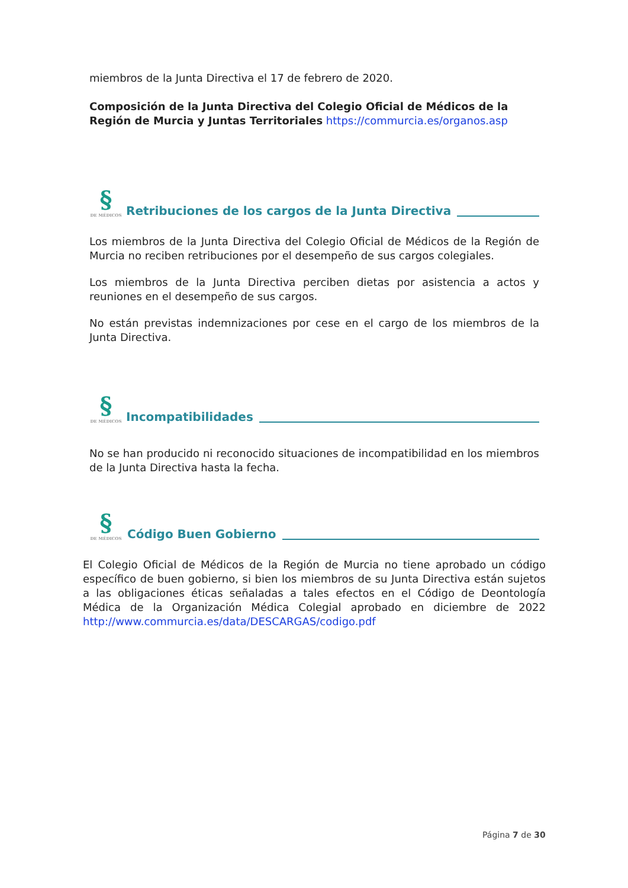miembros de la Junta Directiva el 17 de febrero de 2020.
Composición de la Junta Directiva del Colegio Oficial de Médicos de la Región de Murcia y Juntas Territoriales https://commurcia.es/organos.asp
§
DE MÉDICOS
Retribuciones de los cargos de la Junta Directiva
Los miembros de la Junta Directiva del Colegio Oficial de Médicos de la Región de Murcia no reciben retribuciones por el desempeño de sus cargos colegiales.
Los miembros de la Junta Directiva perciben dietas por asistencia a actos y reuniones en el desempeño de sus cargos.
No están previstas indemnizaciones por cese en el cargo de los miembros de la Junta Directiva.
§
DE MÉDICOS
Incompatibilidades
No se han producido ni reconocido situaciones de incompatibilidad en los miembros de la Junta Directiva hasta la fecha.
§
DE MÉDICOS
Código Buen Gobierno
El Colegio Oficial de Médicos de la Región de Murcia no tiene aprobado un código específico de buen gobierno, si bien los miembros de su Junta Directiva están sujetos a las obligaciones éticas señaladas a tales efectos en el Código de Deontología Médica de la Organización Médica Colegial aprobado en diciembre de 2022 http://www.commurcia.es/data/DESCARGAS/codigo.pdf
Página 7 de 30